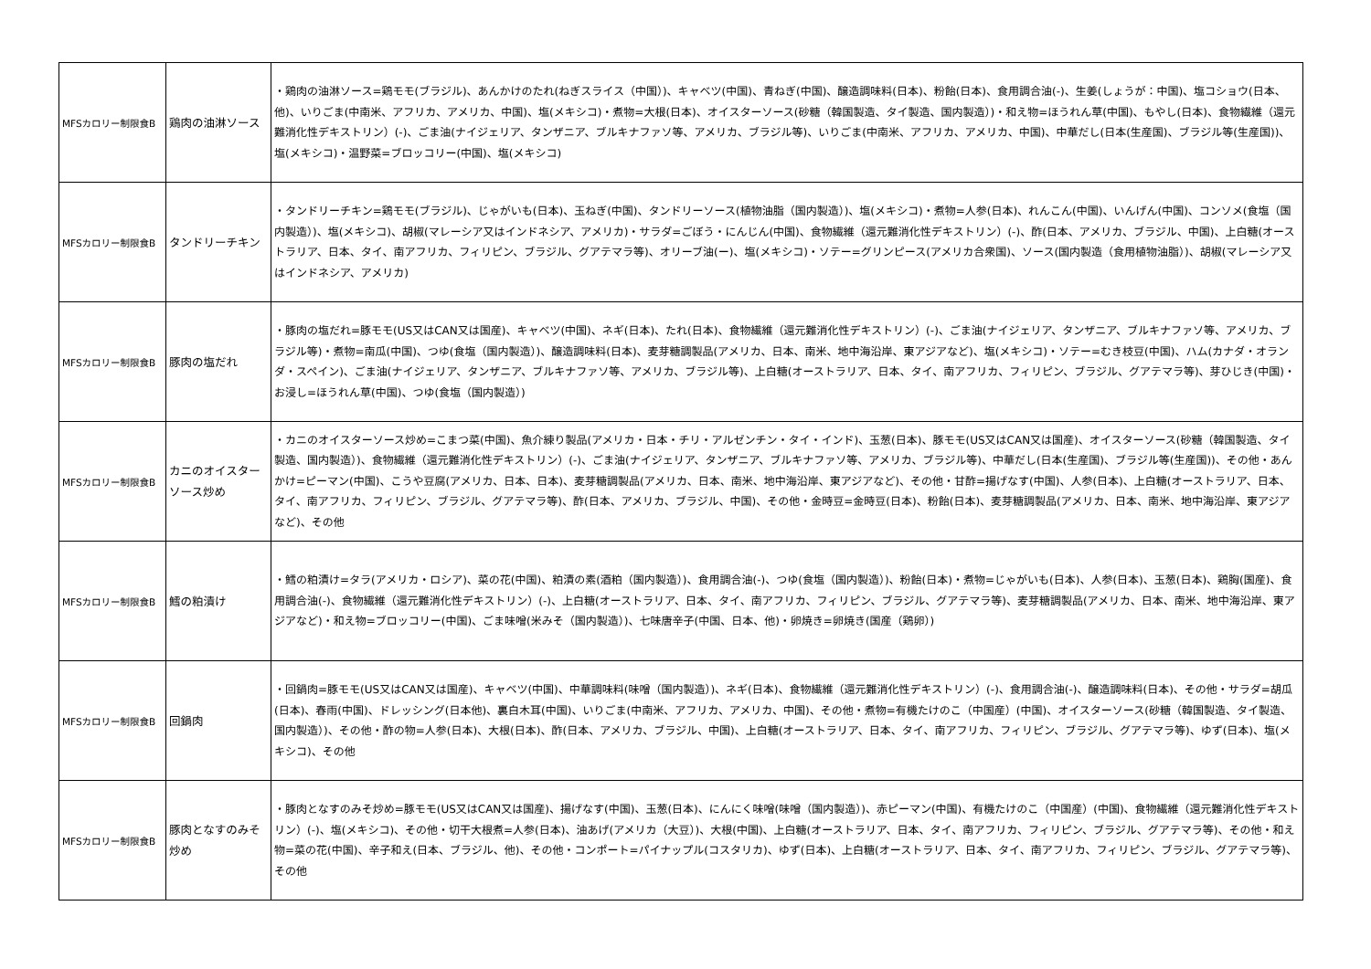| MFSカロリー制限食B | 鶏肉の油淋ソース | ・鶏肉の油淋ソース=鶏モモ(ブラジル)、あんかけのたれ(ねぎスライス（中国）)、キャベツ(中国)、青ねぎ(中国)、醸造調味料(日本)、粉飴(日本)、食用調合油(-)、生姜(しょうが：中国)、塩コショウ(日本、他)、いりごま(中南米、アフリカ、アメリカ、中国)、塩(メキシコ)・煮物=大根(日本)、オイスターソース(砂糖（韓国製造、タイ製造、国内製造）)・和え物=ほうれん草(中国)、もやし(日本)、食物繊維（還元難消化性デキストリン）(-)、ごま油(ナイジェリア、タンザニア、ブルキナファソ等、アメリカ、ブラジル等)、いりごま(中南米、アフリカ、アメリカ、中国)、中華だし(日本(生産国)、ブラジル等(生産国))、塩(メキシコ)・温野菜=ブロッコリー(中国)、塩(メキシコ) |
| MFSカロリー制限食B | タンドリーチキン | ・タンドリーチキン=鶏モモ(ブラジル)、じゃがいも(日本)、玉ねぎ(中国)、タンドリーソース(植物油脂（国内製造）)、塩(メキシコ)・煮物=人参(日本)、れんこん(中国)、いんげん(中国)、コンソメ(食塩（国内製造）)、塩(メキシコ)、胡椒(マレーシア又はインドネシア、アメリカ)・サラダ=ごぼう・にんじん(中国)、食物繊維（還元難消化性デキストリン）(-)、酢(日本、アメリカ、ブラジル、中国)、上白糖(オーストラリア、日本、タイ、南アフリカ、フィリピン、ブラジル、グアテマラ等)、オリーブ油(ー)、塩(メキシコ)・ソテー=グリンピース(アメリカ合衆国)、ソース(国内製造（食用植物油脂）)、胡椒(マレーシア又はインドネシア、アメリカ) |
| MFSカロリー制限食B | 豚肉の塩だれ | ・豚肉の塩だれ=豚モモ(US又はCAN又は国産)、キャベツ(中国)、ネギ(日本)、たれ(日本)、食物繊維（還元難消化性デキストリン）(-)、ごま油(ナイジェリア、タンザニア、ブルキナファソ等、アメリカ、ブラジル等)・煮物=南瓜(中国)、つゆ(食塩（国内製造）)、醸造調味料(日本)、麦芽糖調製品(アメリカ、日本、南米、地中海沿岸、東アジアなど)、塩(メキシコ)・ソテー=むき枝豆(中国)、ハム(カナダ・オランダ・スペイン)、ごま油(ナイジェリア、タンザニア、ブルキナファソ等、アメリカ、ブラジル等)、上白糖(オーストラリア、日本、タイ、南アフリカ、フィリピン、ブラジル、グアテマラ等)、芽ひじき(中国)・お浸し=ほうれん草(中国)、つゆ(食塩（国内製造）) |
| MFSカロリー制限食B | カニのオイスターソース炒め | ・カニのオイスターソース炒め=こまつ菜(中国)、魚介練り製品(アメリカ・日本・チリ・アルゼンチン・タイ・インド)、玉葱(日本)、豚モモ(US又はCAN又は国産)、オイスターソース(砂糖（韓国製造、タイ製造、国内製造）)、食物繊維（還元難消化性デキストリン）(-)、ごま油(ナイジェリア、タンザニア、ブルキナファソ等、アメリカ、ブラジル等)、中華だし(日本(生産国)、ブラジル等(生産国))、その他・あんかけ=ピーマン(中国)、こうや豆腐(アメリカ、日本、日本)、麦芽糖調製品(アメリカ、日本、南米、地中海沿岸、東アジアなど)、その他・甘酢=揚げなす(中国)、人参(日本)、上白糖(オーストラリア、日本、タイ、南アフリカ、フィリピン、ブラジル、グアテマラ等)、酢(日本、アメリカ、ブラジル、中国)、その他・金時豆=金時豆(日本)、粉飴(日本)、麦芽糖調製品(アメリカ、日本、南米、地中海沿岸、東アジアなど)、その他 |
| MFSカロリー制限食B | 鱈の粕漬け | ・鱈の粕漬け=タラ(アメリカ・ロシア)、菜の花(中国)、粕漬の素(酒粕（国内製造）)、食用調合油(-)、つゆ(食塩（国内製造）)、粉飴(日本)・煮物=じゃがいも(日本)、人参(日本)、玉葱(日本)、鶏胸(国産)、食用調合油(-)、食物繊維（還元難消化性デキストリン）(-)、上白糖(オーストラリア、日本、タイ、南アフリカ、フィリピン、ブラジル、グアテマラ等)、麦芽糖調製品(アメリカ、日本、南米、地中海沿岸、東アジアなど)・和え物=ブロッコリー(中国)、ごま味噌(米みそ（国内製造）)、七味唐辛子(中国、日本、他)・卵焼き=卵焼き(国産（鶏卵）) |
| MFSカロリー制限食B | 回鍋肉 | ・回鍋肉=豚モモ(US又はCAN又は国産)、キャベツ(中国)、中華調味料(味噌（国内製造）)、ネギ(日本)、食物繊維（還元難消化性デキストリン）(-)、食用調合油(-)、醸造調味料(日本)、その他・サラダ=胡瓜(日本)、春雨(中国)、ドレッシング(日本他)、裏白木耳(中国)、いりごま(中南米、アフリカ、アメリカ、中国)、その他・煮物=有機たけのこ（中国産）(中国)、オイスターソース(砂糖（韓国製造、タイ製造、国内製造）)、その他・酢の物=人参(日本)、大根(日本)、酢(日本、アメリカ、ブラジル、中国)、上白糖(オーストラリア、日本、タイ、南アフリカ、フィリピン、ブラジル、グアテマラ等)、ゆず(日本)、塩(メキシコ)、その他 |
| MFSカロリー制限食B | 豚肉となすのみそ炒め | ・豚肉となすのみそ炒め=豚モモ(US又はCAN又は国産)、揚げなす(中国)、玉葱(日本)、にんにく味噌(味噌（国内製造）)、赤ピーマン(中国)、有機たけのこ（中国産）(中国)、食物繊維（還元難消化性デキストリン）(-)、塩(メキシコ)、その他・切干大根煮=人参(日本)、油あげ(アメリカ（大豆）)、大根(中国)、上白糖(オーストラリア、日本、タイ、南アフリカ、フィリピン、ブラジル、グアテマラ等)、その他・和え物=菜の花(中国)、辛子和え(日本、ブラジル、他)、その他・コンポート=パイナップル(コスタリカ)、ゆず(日本)、上白糖(オーストラリア、日本、タイ、南アフリカ、フィリピン、ブラジル、グアテマラ等)、その他 |